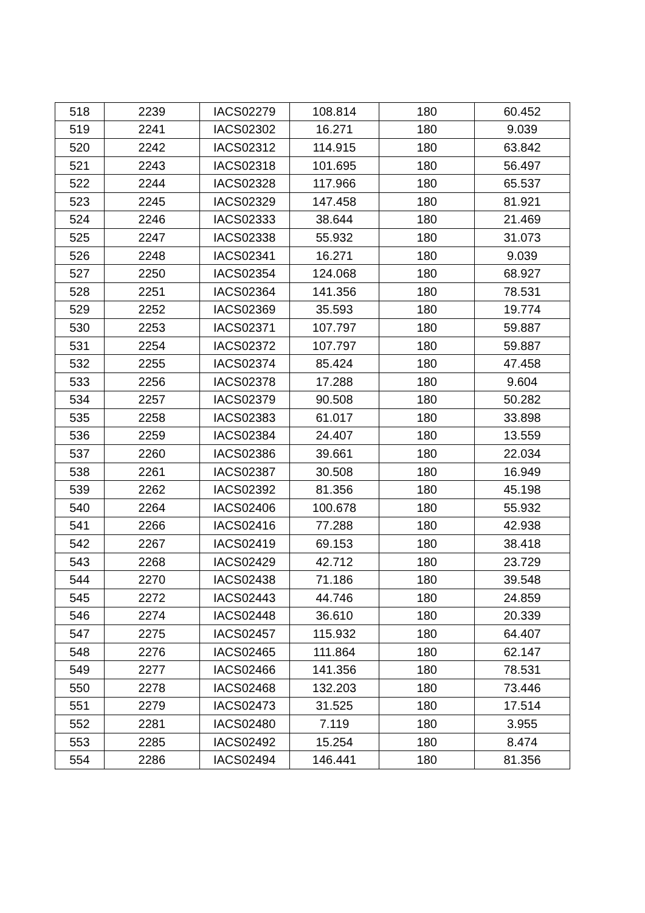| 518 | 2239 | IACS02279 | 108.814 | 180 | 60.452 |
| 519 | 2241 | IACS02302 | 16.271 | 180 | 9.039 |
| 520 | 2242 | IACS02312 | 114.915 | 180 | 63.842 |
| 521 | 2243 | IACS02318 | 101.695 | 180 | 56.497 |
| 522 | 2244 | IACS02328 | 117.966 | 180 | 65.537 |
| 523 | 2245 | IACS02329 | 147.458 | 180 | 81.921 |
| 524 | 2246 | IACS02333 | 38.644 | 180 | 21.469 |
| 525 | 2247 | IACS02338 | 55.932 | 180 | 31.073 |
| 526 | 2248 | IACS02341 | 16.271 | 180 | 9.039 |
| 527 | 2250 | IACS02354 | 124.068 | 180 | 68.927 |
| 528 | 2251 | IACS02364 | 141.356 | 180 | 78.531 |
| 529 | 2252 | IACS02369 | 35.593 | 180 | 19.774 |
| 530 | 2253 | IACS02371 | 107.797 | 180 | 59.887 |
| 531 | 2254 | IACS02372 | 107.797 | 180 | 59.887 |
| 532 | 2255 | IACS02374 | 85.424 | 180 | 47.458 |
| 533 | 2256 | IACS02378 | 17.288 | 180 | 9.604 |
| 534 | 2257 | IACS02379 | 90.508 | 180 | 50.282 |
| 535 | 2258 | IACS02383 | 61.017 | 180 | 33.898 |
| 536 | 2259 | IACS02384 | 24.407 | 180 | 13.559 |
| 537 | 2260 | IACS02386 | 39.661 | 180 | 22.034 |
| 538 | 2261 | IACS02387 | 30.508 | 180 | 16.949 |
| 539 | 2262 | IACS02392 | 81.356 | 180 | 45.198 |
| 540 | 2264 | IACS02406 | 100.678 | 180 | 55.932 |
| 541 | 2266 | IACS02416 | 77.288 | 180 | 42.938 |
| 542 | 2267 | IACS02419 | 69.153 | 180 | 38.418 |
| 543 | 2268 | IACS02429 | 42.712 | 180 | 23.729 |
| 544 | 2270 | IACS02438 | 71.186 | 180 | 39.548 |
| 545 | 2272 | IACS02443 | 44.746 | 180 | 24.859 |
| 546 | 2274 | IACS02448 | 36.610 | 180 | 20.339 |
| 547 | 2275 | IACS02457 | 115.932 | 180 | 64.407 |
| 548 | 2276 | IACS02465 | 111.864 | 180 | 62.147 |
| 549 | 2277 | IACS02466 | 141.356 | 180 | 78.531 |
| 550 | 2278 | IACS02468 | 132.203 | 180 | 73.446 |
| 551 | 2279 | IACS02473 | 31.525 | 180 | 17.514 |
| 552 | 2281 | IACS02480 | 7.119 | 180 | 3.955 |
| 553 | 2285 | IACS02492 | 15.254 | 180 | 8.474 |
| 554 | 2286 | IACS02494 | 146.441 | 180 | 81.356 |